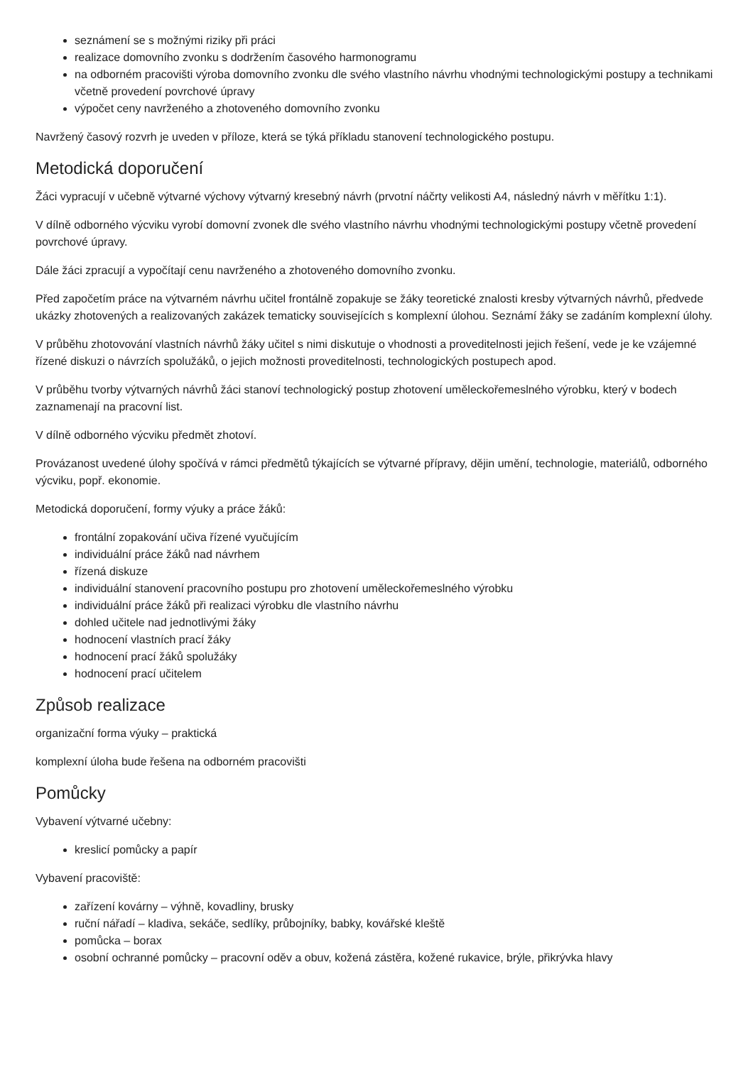seznámení se s možnými riziky při práci
realizace domovního zvonku s dodržením časového harmonogramu
na odborném pracovišti výroba domovního zvonku dle svého vlastního návrhu vhodnými technologickými postupy a technikami včetně provedení povrchové úpravy
výpočet ceny navrženého a zhotoveného domovního zvonku
Navržený časový rozvrh je uveden v příloze, která se týká příkladu stanovení technologického postupu.
Metodická doporučení
Žáci vypracují v učebně výtvarné výchovy výtvarný kresebný návrh (prvotní náčrty velikosti A4, následný návrh v měřítku 1:1).
V dílně odborného výcviku vyrobí domovní zvonek dle svého vlastního návrhu vhodnými technologickými postupy včetně provedení povrchové úpravy.
Dále žáci zpracují a vypočítají cenu navrženého a zhotoveného domovního zvonku.
Před započetím práce na výtvarném návrhu učitel frontálně zopakuje se žáky teoretické znalosti kresby výtvarných návrhů, předvede ukázky zhotovených a realizovaných zakázek tematicky souvisejících s komplexní úlohou. Seznámí žáky se zadáním komplexní úlohy.
V průběhu zhotovování vlastních návrhů žáky učitel s nimi diskutuje o vhodnosti a proveditelnosti jejich řešení, vede je ke vzájemné řízené diskuzi o návrzích spolužáků, o jejich možnosti proveditelnosti, technologických postupech apod.
V průběhu tvorby výtvarných návrhů žáci stanoví technologický postup zhotovení uměleckořemeslného výrobku, který v bodech zaznamenají na pracovní list.
V dílně odborného výcviku předmět zhotoví.
Provázanost uvedené úlohy spočívá v rámci předmětů týkajících se výtvarné přípravy, dějin umění, technologie, materiálů, odborného výcviku, popř. ekonomie.
Metodická doporučení, formy výuky a práce žáků:
frontální zopakování učiva řízené vyučujícím
individuální práce žáků nad návrhem
řízená diskuze
individuální stanovení pracovního postupu pro zhotovení uměleckořemeslného výrobku
individuální práce žáků při realizaci výrobku dle vlastního návrhu
dohled učitele nad jednotlivými žáky
hodnocení vlastních prací žáky
hodnocení prací žáků spolužáky
hodnocení prací učitelem
Způsob realizace
organizační forma výuky – praktická
komplexní úloha bude řešena na odborném pracovišti
Pomůcky
Vybavení výtvarné učebny:
kreslicí pomůcky a papír
Vybavení pracoviště:
zařízení kovárny – výhně, kovadliny, brusky
ruční nářadí – kladiva, sekáče, sedlíky, průbojníky, babky, kovářské kleště
pomůcka – borax
osobní ochranné pomůcky – pracovní oděv a obuv, kožená zástěra, kožené rukavice, brýle, přikrývka hlavy